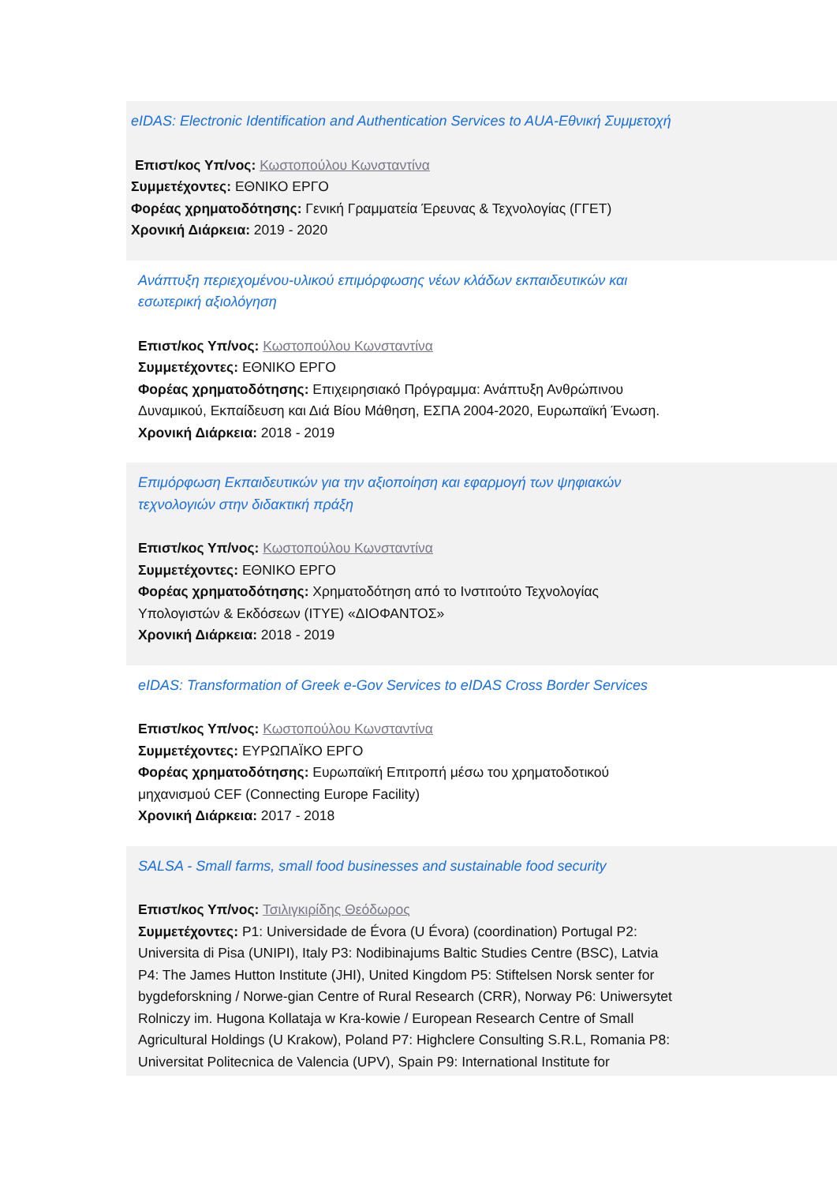eIDAS: Electronic Identification and Authentication Services to AUA-Εθνική Συμμετοχή
Επιστ/κος Υπ/νος: Κωστοπούλου Κωνσταντίνα
Συμμετέχοντες: ΕΘΝΙΚΟ ΕΡΓΟ
Φορέας χρηματοδότησης: Γενική Γραμματεία Έρευνας & Τεχνολογίας (ΓΓΕΤ)
Χρονική Διάρκεια: 2019 - 2020
Ανάπτυξη περιεχομένου-υλικού επιμόρφωσης νέων κλάδων εκπαιδευτικών και εσωτερική αξιολόγηση
Επιστ/κος Υπ/νος: Κωστοπούλου Κωνσταντίνα
Συμμετέχοντες: ΕΘΝΙΚΟ ΕΡΓΟ
Φορέας χρηματοδότησης: Επιχειρησιακό Πρόγραμμα: Ανάπτυξη Ανθρώπινου Δυναμικού, Εκπαίδευση και Διά Βίου Μάθηση, ΕΣΠΑ 2004-2020, Ευρωπαϊκή Ένωση.
Χρονική Διάρκεια: 2018 - 2019
Επιμόρφωση Εκπαιδευτικών για την αξιοποίηση και εφαρμογή των ψηφιακών τεχνολογιών στην διδακτική πράξη
Επιστ/κος Υπ/νος: Κωστοπούλου Κωνσταντίνα
Συμμετέχοντες: ΕΘΝΙΚΟ ΕΡΓΟ
Φορέας χρηματοδότησης: Χρηματοδότηση από το Ινστιτούτο Τεχνολογίας Υπολογιστών & Εκδόσεων (ΙΤΥΕ) «ΔΙΟΦΑΝΤΟΣ»
Χρονική Διάρκεια: 2018 - 2019
eIDAS: Transformation of Greek e-Gov Services to eIDAS Cross Border Services
Επιστ/κος Υπ/νος: Κωστοπούλου Κωνσταντίνα
Συμμετέχοντες: ΕΥΡΩΠΑΪΚΟ ΕΡΓΟ
Φορέας χρηματοδότησης: Ευρωπαϊκή Επιτροπή μέσω του χρηματοδοτικού μηχανισμού CEF (Connecting Europe Facility)
Χρονική Διάρκεια: 2017 - 2018
SALSA - Small farms, small food businesses and sustainable food security
Επιστ/κος Υπ/νος: Τσιλιγκιρίδης Θεόδωρος
Συμμετέχοντες: P1: Universidade de Évora (U Évora) (coordination) Portugal P2: Universita di Pisa (UNIPI), Italy P3: Nodibinajums Baltic Studies Centre (BSC), Latvia P4: The James Hutton Institute (JHI), United Kingdom P5: Stiftelsen Norsk senter for bygdeforskning / Norwe-gian Centre of Rural Research (CRR), Norway P6: Uniwersytet Rolniczy im. Hugona Kollataja w Kra-kowie / European Research Centre of Small Agricultural Holdings (U Krakow), Poland P7: Highclere Consulting S.R.L, Romania P8: Universitat Politecnica de Valencia (UPV), Spain P9: International Institute for